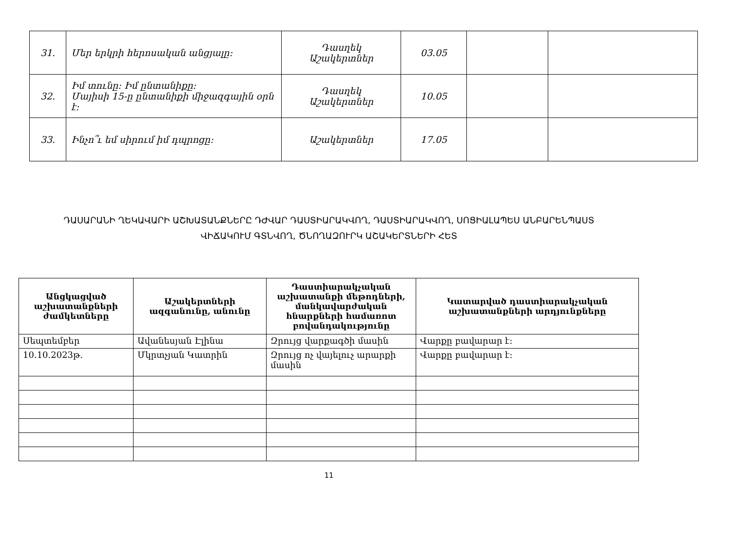| 31. | Մեր երկրի հերոսական անցյալը: | Դասղեկ Աշակերտներ | 03.05 | | |
| 32. | Իմ տունը: Իմ ընտանիքը: Մայիսի 15-ը ընտանիքի միջազգային օրն է: | Դասղեկ Աշակերտներ | 10.05 | | |
| 33. | Ինչո՞ւ եմ սիրում իմ դպրոցը: | Աշակերտներ | 17.05 | | |
ԴԱՍԱՐԱՆԻ ՂԵԿԱՎԱՐԻ ԱՇԽԱՏԱՆՔՆԵՐԸ ԴԺՎԱՐ ԴԱՍՏԻԱՐԱԿՎՈՂ, ԴԱՍՏԻԱՐԱԿՎՈՂ, ՍՈՑԻԱԼԱՊԵՍ ԱՆԲԱՐԵՆՊԱՍՏ
ՎԻՃԱԿՈՒՄ ԳՏՆՎՈՂ, ԾՆՈՂԱԶՈՒՐԿ ԱՇԱԿԵՐՏՆԵՐԻ ՀԵՏ
| Անցկացված աշխատանքների ժամկետները | Աշակերտների ազգանունը, անունը | Դաստիարակչական աշխատանքի մեթոդների, մանկավարժական հնարքների համառոտ բովանդակությունը | Կատարված դաստիարակչական աշխատանքների արդյունքները |
| --- | --- | --- | --- |
| Սեպտեմբեր | Ավանեսյան Էլինա | Զրույց վարքագծի մասին | Վարքը բավարար է: |
| 10.10.2023թ. | Մկրտչյան Կատրին | Զրույց ոչ վայելուչ արարքի մասին | Վարքը բավարար է: |
11